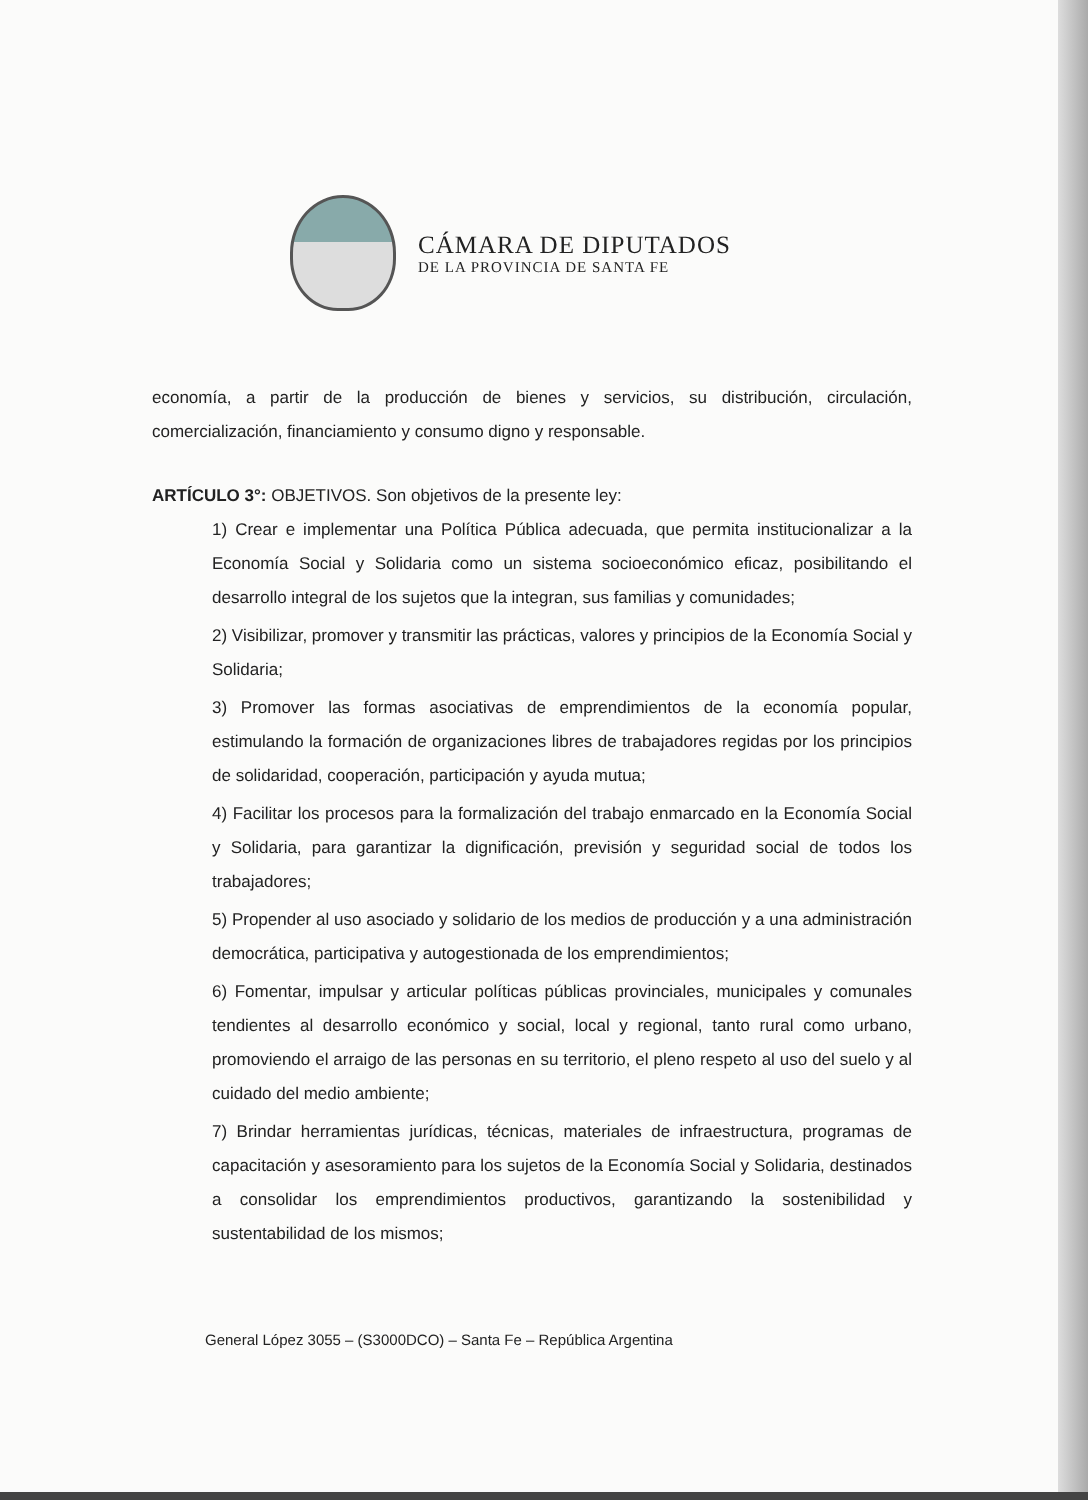CÁMARA DE DIPUTADOS
DE LA PROVINCIA DE SANTA FE
economía, a partir de la producción de bienes y servicios, su distribución, circulación, comercialización, financiamiento y consumo digno y responsable.
ARTÍCULO 3°: OBJETIVOS. Son objetivos de la presente ley:
1) Crear e implementar una Política Pública adecuada, que permita institucionalizar a la Economía Social y Solidaria como un sistema socioeconómico eficaz, posibilitando el desarrollo integral de los sujetos que la integran, sus familias y comunidades;
2) Visibilizar, promover y transmitir las prácticas, valores y principios de la Economía Social y Solidaria;
3) Promover las formas asociativas de emprendimientos de la economía popular, estimulando la formación de organizaciones libres de trabajadores regidas por los principios de solidaridad, cooperación, participación y ayuda mutua;
4) Facilitar los procesos para la formalización del trabajo enmarcado en la Economía Social y Solidaria, para garantizar la dignificación, previsión y seguridad social de todos los trabajadores;
5) Propender al uso asociado y solidario de los medios de producción y a una administración democrática, participativa y autogestionada de los emprendimientos;
6) Fomentar, impulsar y articular políticas públicas provinciales, municipales y comunales tendientes al desarrollo económico y social, local y regional, tanto rural como urbano, promoviendo el arraigo de las personas en su territorio, el pleno respeto al uso del suelo y al cuidado del medio ambiente;
7) Brindar herramientas jurídicas, técnicas, materiales de infraestructura, programas de capacitación y asesoramiento para los sujetos de la Economía Social y Solidaria, destinados a consolidar los emprendimientos productivos, garantizando la sostenibilidad y sustentabilidad de los mismos;
General López 3055 – (S3000DCO) – Santa Fe – República Argentina